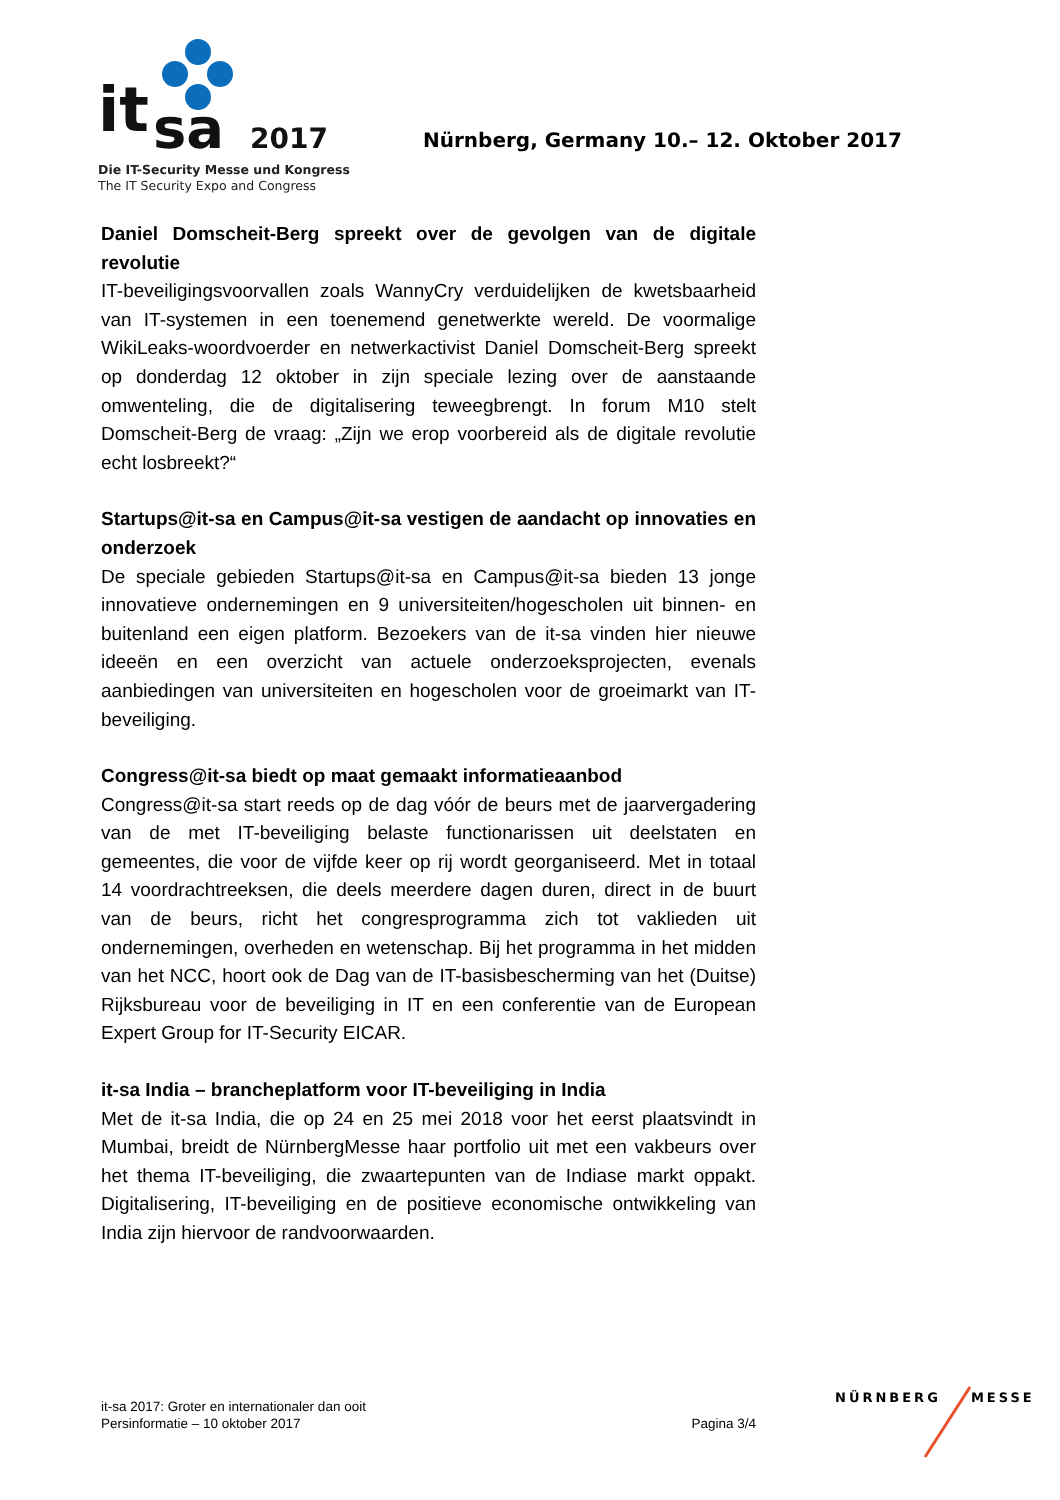it
sa
2017
Die IT-Security Messe und Kongress
The IT Security Expo and Congress
Nürnberg, Germany 10.– 12. Oktober 2017
Daniel Domscheit-Berg spreekt over de gevolgen van de digitale revolutie
IT-beveiligingsvoorvallen zoals WannyCry verduidelijken de kwetsbaarheid van IT-systemen in een toenemend genetwerkte wereld. De voormalige WikiLeaks-woordvoerder en netwerkactivist Daniel Domscheit-Berg spreekt op donderdag 12 oktober in zijn speciale lezing over de aanstaande omwenteling, die de digitalisering teweegbrengt. In forum M10 stelt Domscheit-Berg de vraag: „Zijn we erop voorbereid als de digitale revolutie echt losbreekt?“
Startups@it-sa en Campus@it-sa vestigen de aandacht op innovaties en onderzoek
De speciale gebieden Startups@it-sa en Campus@it-sa bieden 13 jonge innovatieve ondernemingen en 9 universiteiten/hogescholen uit binnen- en buitenland een eigen platform. Bezoekers van de it-sa vinden hier nieuwe ideeën en een overzicht van actuele onderzoeksprojecten, evenals aanbiedingen van universiteiten en hogescholen voor de groeimarkt van IT-beveiliging.
Congress@it-sa biedt op maat gemaakt informatieaanbod
Congress@it-sa start reeds op de dag vóór de beurs met de jaarvergadering van de met IT-beveiliging belaste functionarissen uit deelstaten en gemeentes, die voor de vijfde keer op rij wordt georganiseerd. Met in totaal 14 voordrachtreeksen, die deels meerdere dagen duren, direct in de buurt van de beurs, richt het congresprogramma zich tot vaklieden uit ondernemingen, overheden en wetenschap. Bij het programma in het midden van het NCC, hoort ook de Dag van de IT-basisbescherming van het (Duitse) Rijksbureau voor de beveiliging in IT en een conferentie van de European Expert Group for IT-Security EICAR.
it-sa India – brancheplatform voor IT-beveiliging in India
Met de it-sa India, die op 24 en 25 mei 2018 voor het eerst plaatsvindt in Mumbai, breidt de NürnbergMesse haar portfolio uit met een vakbeurs over het thema IT-beveiliging, die zwaartepunten van de Indiase markt oppakt. Digitalisering, IT-beveiliging en de positieve economische ontwikkeling van India zijn hiervoor de randvoorwaarden.
it-sa 2017: Groter en internationaler dan ooit
Persinformatie – 10 oktober 2017
Pagina 3/4
NÜRNBERG MESSE